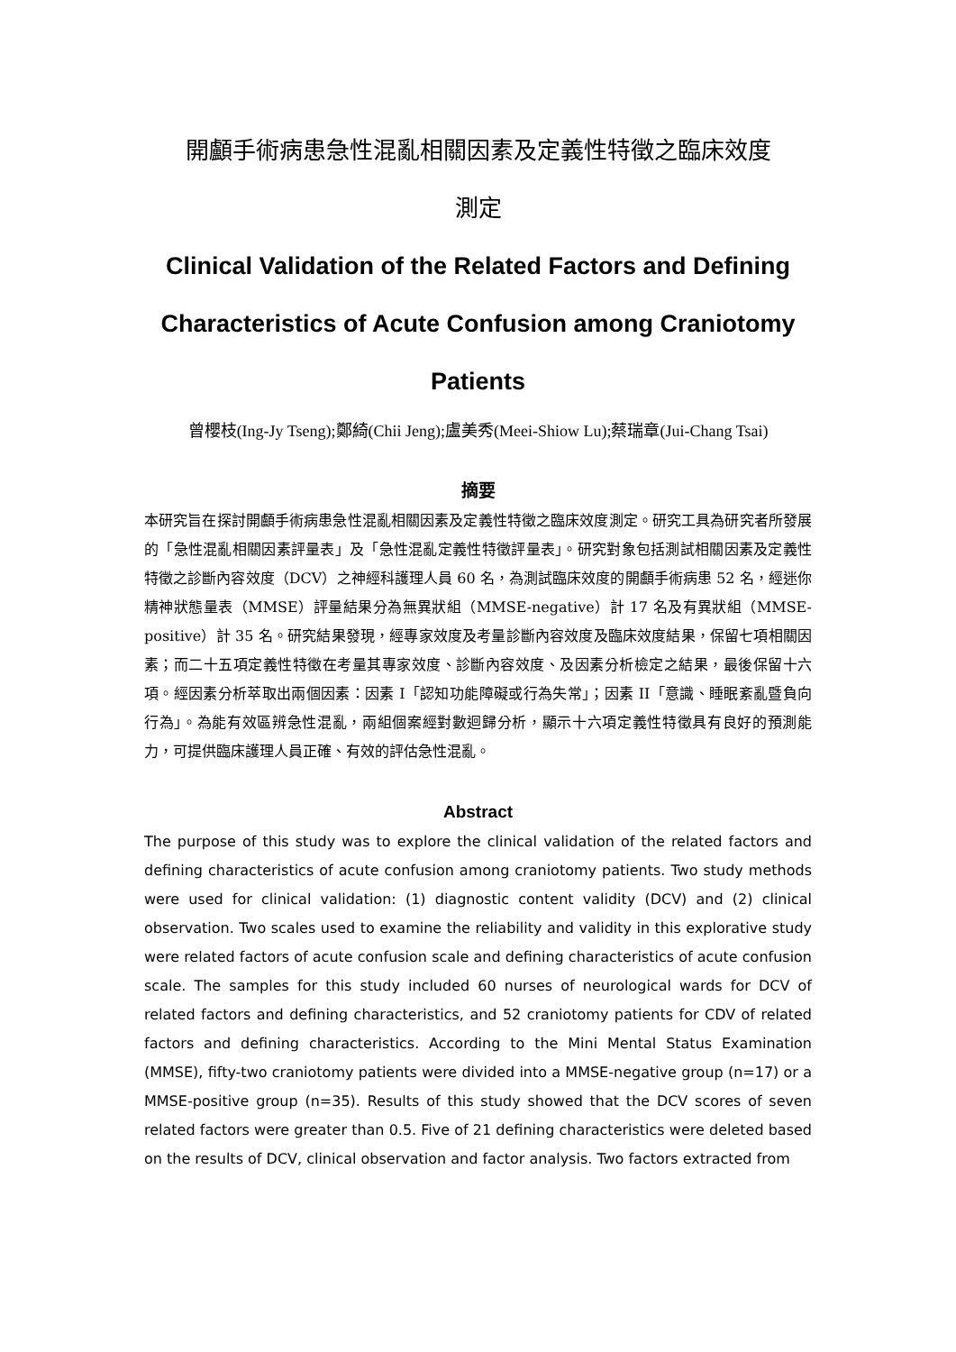開顱手術病患急性混亂相關因素及定義性特徵之臨床效度
測定
Clinical Validation of the Related Factors and Defining Characteristics of Acute Confusion among Craniotomy Patients
曾櫻枝(Ing-Jy Tseng);鄭綺(Chii Jeng);盧美秀(Meei-Shiow Lu);蔡瑞章(Jui-Chang Tsai)
摘要
本研究旨在探討開顱手術病患急性混亂相關因素及定義性特徵之臨床效度測定。研究工具為研究者所發展的「急性混亂相關因素評量表」及「急性混亂定義性特徵評量表」。研究對象包括測試相關因素及定義性特徵之診斷內容效度（DCV）之神經科護理人員 60 名，為測試臨床效度的開顱手術病患 52 名，經迷你精神狀態量表（MMSE）評量結果分為無異狀組（MMSE-negative）計 17 名及有異狀組（MMSE-positive）計 35 名。研究結果發現，經專家效度及考量診斷內容效度及臨床效度結果，保留七項相關因素；而二十五項定義性特徵在考量其專家效度、診斷內容效度、及因素分析檢定之結果，最後保留十六項。經因素分析萃取出兩個因素：因素 I「認知功能障礙或行為失常」；因素 II「意識、睡眠紊亂暨負向行為」。為能有效區辨急性混亂，兩組個案經對數迴歸分析，顯示十六項定義性特徵具有良好的預測能力，可提供臨床護理人員正確、有效的評估急性混亂。
Abstract
The purpose of this study was to explore the clinical validation of the related factors and defining characteristics of acute confusion among craniotomy patients. Two study methods were used for clinical validation: (1) diagnostic content validity (DCV) and (2) clinical observation. Two scales used to examine the reliability and validity in this explorative study were related factors of acute confusion scale and defining characteristics of acute confusion scale. The samples for this study included 60 nurses of neurological wards for DCV of related factors and defining characteristics, and 52 craniotomy patients for CDV of related factors and defining characteristics. According to the Mini Mental Status Examination (MMSE), fifty-two craniotomy patients were divided into a MMSE-negative group (n=17) or a MMSE-positive group (n=35). Results of this study showed that the DCV scores of seven related factors were greater than 0.5. Five of 21 defining characteristics were deleted based on the results of DCV, clinical observation and factor analysis. Two factors extracted from